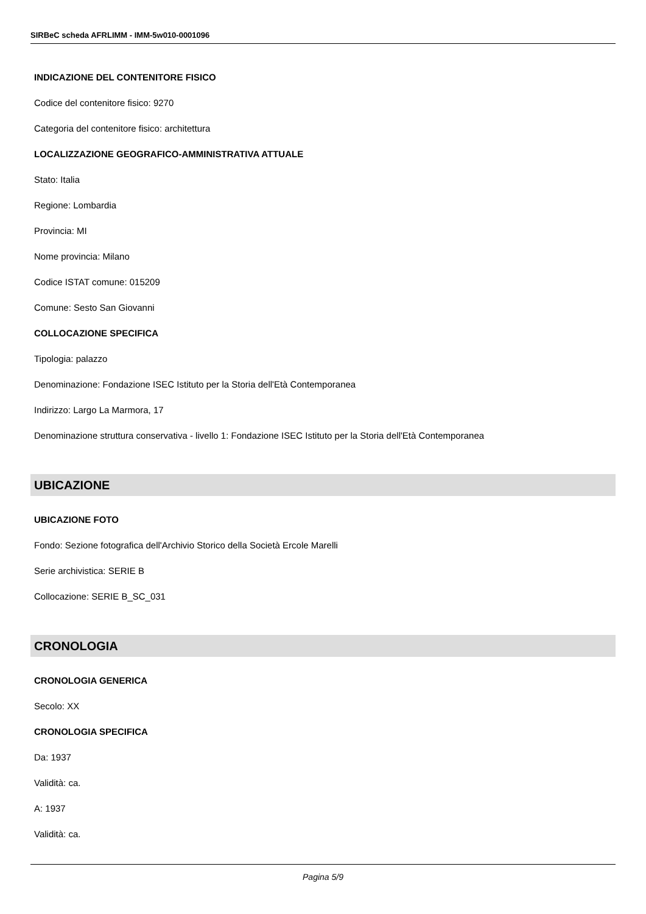SIRBeC scheda AFRLIMM - IMM-5w010-0001096
INDICAZIONE DEL CONTENITORE FISICO
Codice del contenitore fisico: 9270
Categoria del contenitore fisico: architettura
LOCALIZZAZIONE GEOGRAFICO-AMMINISTRATIVA ATTUALE
Stato: Italia
Regione: Lombardia
Provincia: MI
Nome provincia: Milano
Codice ISTAT comune: 015209
Comune: Sesto San Giovanni
COLLOCAZIONE SPECIFICA
Tipologia: palazzo
Denominazione: Fondazione ISEC Istituto per la Storia dell'Età Contemporanea
Indirizzo: Largo La Marmora, 17
Denominazione struttura conservativa - livello 1: Fondazione ISEC Istituto per la Storia dell'Età Contemporanea
UBICAZIONE
UBICAZIONE FOTO
Fondo: Sezione fotografica dell'Archivio Storico della Società Ercole Marelli
Serie archivistica: SERIE B
Collocazione: SERIE B_SC_031
CRONOLOGIA
CRONOLOGIA GENERICA
Secolo: XX
CRONOLOGIA SPECIFICA
Da: 1937
Validità: ca.
A: 1937
Validità: ca.
Pagina 5/9